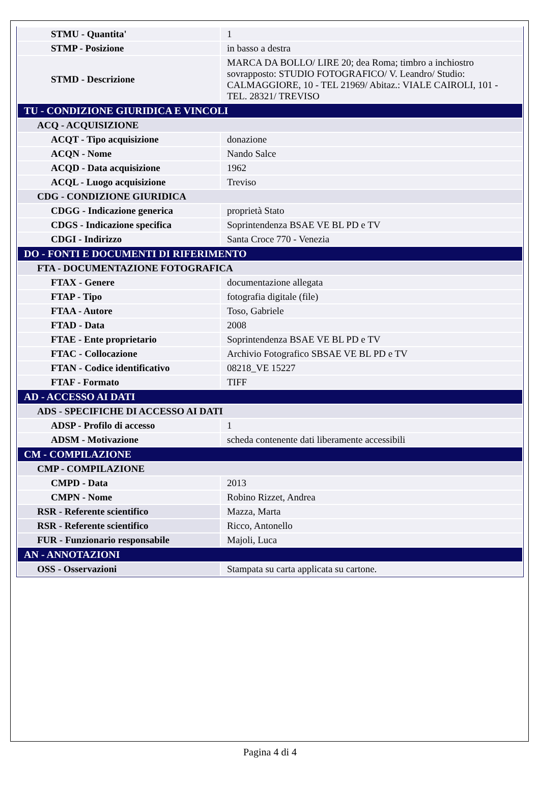| STMU - Quantita' | 1 |
| STMP - Posizione | in basso a destra |
| STMD - Descrizione | MARCA DA BOLLO/ LIRE 20; dea Roma; timbro a inchiostro sovrapposto: STUDIO FOTOGRAFICO/ V. Leandro/ Studio: CALMAGGIORE, 10 - TEL 21969/ Abitaz.: VIALE CAIROLI, 101 - TEL. 28321/ TREVISO |
| TU - CONDIZIONE GIURIDICA E VINCOLI | |
| ACQ - ACQUISIZIONE | |
| ACQT - Tipo acquisizione | donazione |
| ACQN - Nome | Nando Salce |
| ACQD - Data acquisizione | 1962 |
| ACQL - Luogo acquisizione | Treviso |
| CDG - CONDIZIONE GIURIDICA | |
| CDGG - Indicazione generica | proprietà Stato |
| CDGS - Indicazione specifica | Soprintendenza BSAE VE BL PD e TV |
| CDGI - Indirizzo | Santa Croce 770 - Venezia |
| DO - FONTI E DOCUMENTI DI RIFERIMENTO | |
| FTA - DOCUMENTAZIONE FOTOGRAFICA | |
| FTAX - Genere | documentazione allegata |
| FTAP - Tipo | fotografia digitale (file) |
| FTAA - Autore | Toso, Gabriele |
| FTAD - Data | 2008 |
| FTAE - Ente proprietario | Soprintendenza BSAE VE BL PD e TV |
| FTAC - Collocazione | Archivio Fotografico SBSAE VE BL PD e TV |
| FTAN - Codice identificativo | 08218_VE 15227 |
| FTAF - Formato | TIFF |
| AD - ACCESSO AI DATI | |
| ADS - SPECIFICHE DI ACCESSO AI DATI | |
| ADSP - Profilo di accesso | 1 |
| ADSM - Motivazione | scheda contenente dati liberamente accessibili |
| CM - COMPILAZIONE | |
| CMP - COMPILAZIONE | |
| CMPD - Data | 2013 |
| CMPN - Nome | Robino Rizzet, Andrea |
| RSR - Referente scientifico | Mazza, Marta |
| RSR - Referente scientifico | Ricco, Antonello |
| FUR - Funzionario responsabile | Majoli, Luca |
| AN - ANNOTAZIONI | |
| OSS - Osservazioni | Stampata su carta applicata su cartone. |
Pagina 4 di 4